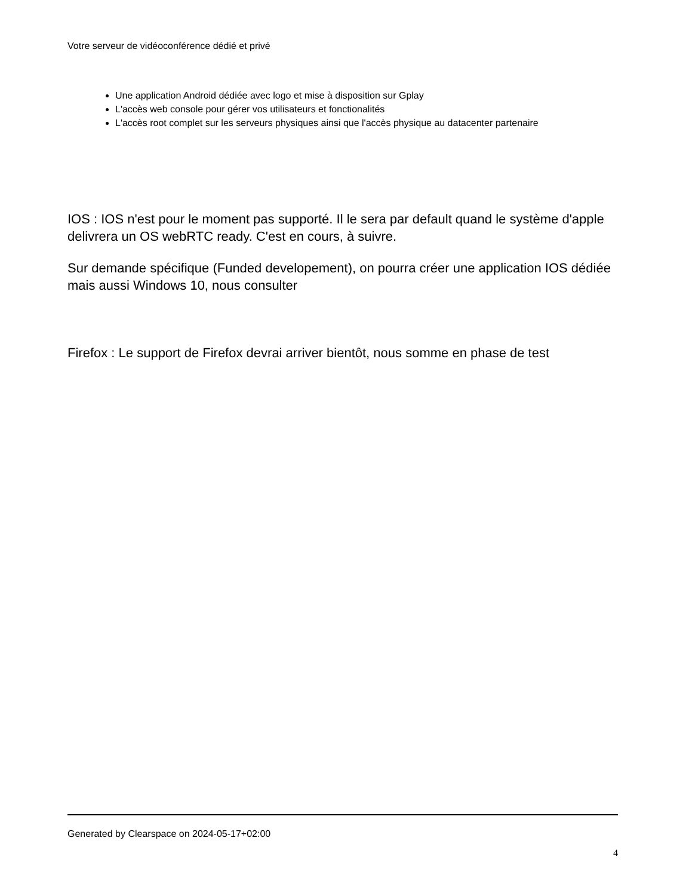Votre serveur de vidéoconférence dédié et privé
Une application Android dédiée avec logo et mise à disposition sur Gplay
L'accès web console pour gérer vos utilisateurs et fonctionalités
L'accès root complet sur les serveurs physiques ainsi que l'accès physique au datacenter partenaire
IOS : IOS n'est pour le moment pas supporté. Il le sera par default quand le système d'apple delivrera un OS webRTC ready. C'est en cours, à suivre.
Sur demande spécifique (Funded developement), on pourra créer une application IOS dédiée mais aussi Windows 10, nous consulter
Firefox : Le support de Firefox devrai arriver bientôt, nous somme en phase de test
Generated by Clearspace on 2024-05-17+02:00
4